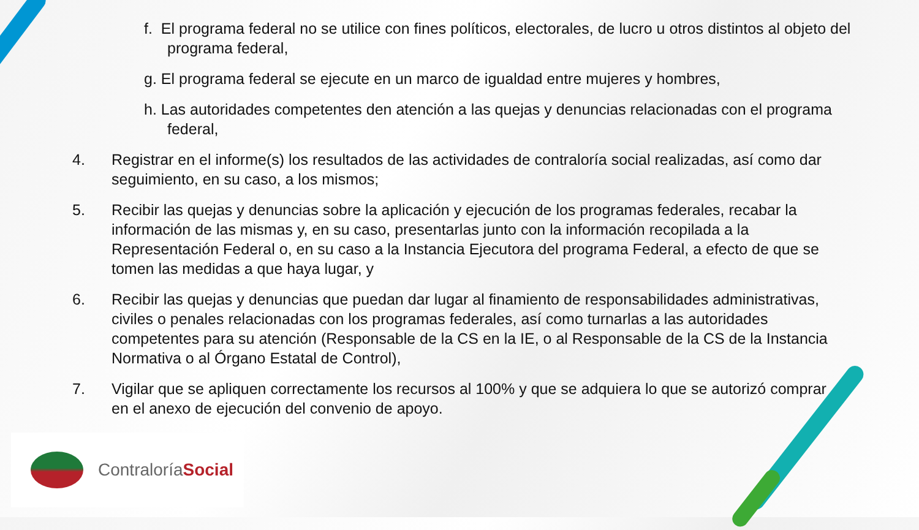f. El programa federal no se utilice con fines políticos, electorales, de lucro u otros distintos al objeto del programa federal,
g. El programa federal se ejecute en un marco de igualdad entre mujeres y hombres,
h. Las autoridades competentes den atención a las quejas y denuncias relacionadas con el programa federal,
4. Registrar en el informe(s) los resultados de las actividades de contraloría social realizadas, así como dar seguimiento, en su caso, a los mismos;
5. Recibir las quejas y denuncias sobre la aplicación y ejecución de los programas federales, recabar la información de las mismas y, en su caso, presentarlas junto con la información recopilada a la Representación Federal o, en su caso a la Instancia Ejecutora del programa Federal, a efecto de que se tomen las medidas a que haya lugar, y
6. Recibir las quejas y denuncias que puedan dar lugar al finamiento de responsabilidades administrativas, civiles o penales relacionadas con los programas federales, así como turnarlas a las autoridades competentes para su atención (Responsable de la CS en la IE, o al Responsable de la CS de la Instancia Normativa o al Órgano Estatal de Control),
7. Vigilar que se apliquen correctamente los recursos al 100% y que se adquiera lo que se autorizó comprar en el anexo de ejecución del convenio de apoyo.
ContraloríaSocial